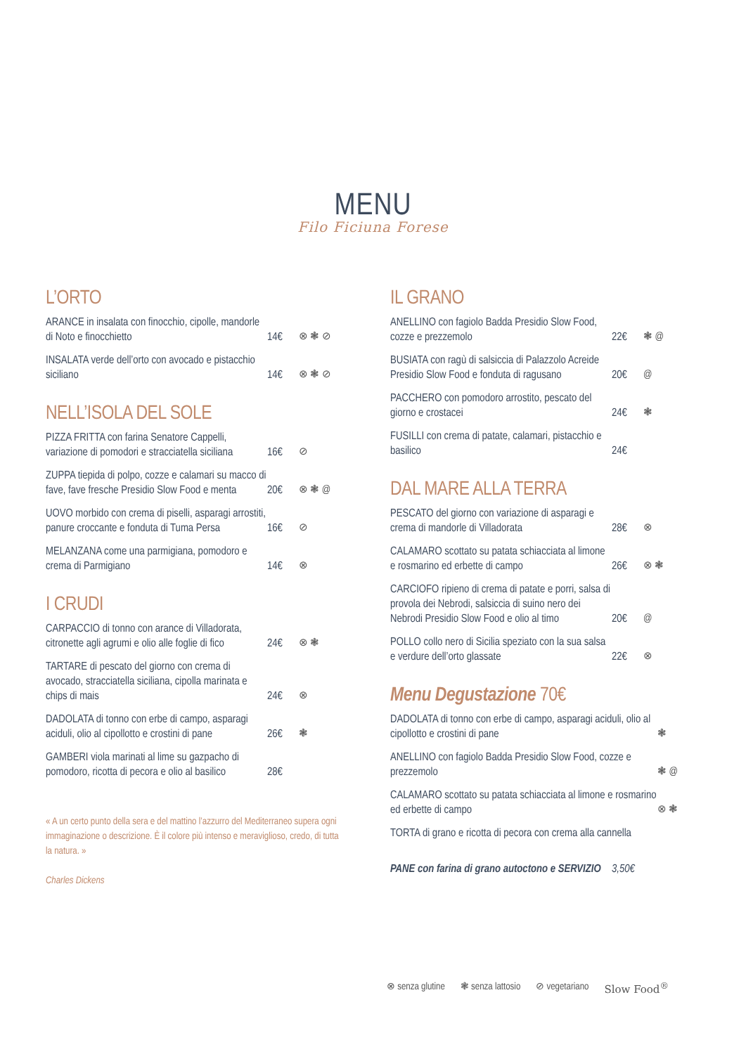MENU
Filo Ficiuna Forese
L’ORTO
ARANCE in insalata con finocchio, cipolle, mandorle di Noto e finocchietto
14€ ⊗ ❃ ⊘
INSALATA verde dell’orto con avocado e pistacchio siciliano
14€ ⊗ ❃ ⊘
NELL’ISOLA DEL SOLE
PIZZA FRITTA con farina Senatore Cappelli, variazione di pomodori e stracciatella siciliana
16€ ⊘
ZUPPA tiepida di polpo, cozze e calamari su macco di fave, fave fresche Presidio Slow Food e menta
20€ ⊗ ❃ @
UOVO morbido con crema di piselli, asparagi arrostiti, panure croccante e fonduta di Tuma Persa
16€ ⊘
MELANZANA come una parmigiana, pomodoro e crema di Parmigiano
14€ ⊗
I CRUDI
CARPACCIO di tonno con arance di Villadorata, citronette agli agrumi e olio alle foglie di fico
24€ ⊗ ❃
TARTARE di pescato del giorno con crema di avocado, stracciatella siciliana, cipolla marinata e chips di mais
24€ ⊗
DADOLATA di tonno con erbe di campo, asparagi aciduli, olio al cipollotto e crostini di pane
26€ ❃
GAMBERI viola marinati al lime su gazpacho di pomodoro, ricotta di pecora e olio al basilico
28€
« A un certo punto della sera e del mattino l’azzurro del Mediterraneo supera ogni immaginazione o descrizione. È il colore più intenso e meraviglioso, credo, di tutta la natura. »
Charles Dickens
IL GRANO
ANELLINO con fagiolo Badda Presidio Slow Food, cozze e prezzemolo
22€ ❃ @
BUSIATA con ragù di salsiccia di Palazzolo Acreide Presidio Slow Food e fonduta di ragusano
20€ @
PACCHERO con pomodoro arrostito, pescato del giorno e crostacei
24€ ❃
FUSILLI con crema di patate, calamari, pistacchio e basilico
24€
DAL MARE ALLA TERRA
PESCATO del giorno con variazione di asparagi e crema di mandorle di Villadorata
28€ ⊗
CALAMARO scottato su patata schiacciata al limone e rosmarino ed erbette di campo
26€ ⊗ ❃
CARCIOFO ripieno di crema di patate e porri, salsa di provola dei Nebrodi, salsiccia di suino nero dei Nebrodi Presidio Slow Food e olio al timo
20€ @
POLLO collo nero di Sicilia speziato con la sua salsa e verdure dell’orto glassate
22€ ⊗
Menu Degustazione 70€
DADOLATA di tonno con erbe di campo, asparagi aciduli, olio al cipollotto e crostini di pane
❃
ANELLINO con fagiolo Badda Presidio Slow Food, cozze e prezzemolo
❃ @
CALAMARO scottato su patata schiacciata al limone e rosmarino ed erbette di campo
⊗ ❃
TORTA di grano e ricotta di pecora con crema alla cannella
PANE con farina di grano autoctono e SERVIZIO
3,50€
⊗ senza glutine ❃ senza lattosio ⊘ vegetariano Slow Food<sup>®</sup>